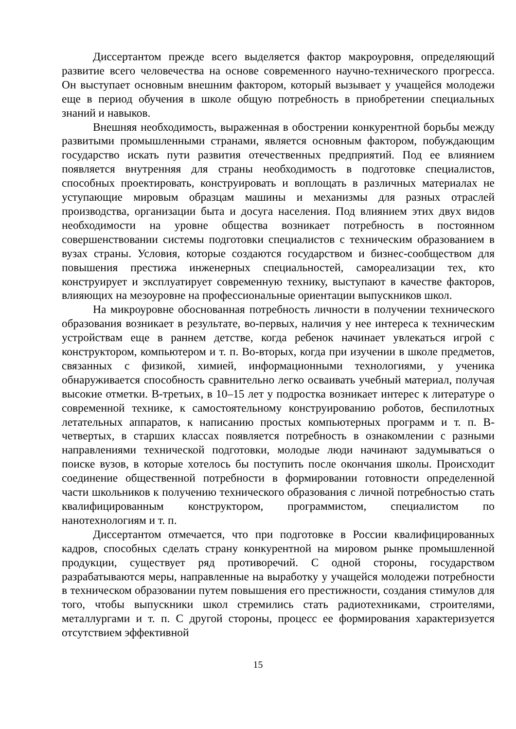Диссертантом прежде всего выделяется фактор макроуровня, определяющий развитие всего человечества на основе современного научно-технического прогресса. Он выступает основным внешним фактором, который вызывает у учащейся молодежи еще в период обучения в школе общую потребность в приобретении специальных знаний и навыков.
Внешняя необходимость, выраженная в обострении конкурентной борьбы между развитыми промышленными странами, является основным фактором, побуждающим государство искать пути развития отечественных предприятий. Под ее влиянием появляется внутренняя для страны необходимость в подготовке специалистов, способных проектировать, конструировать и воплощать в различных материалах не уступающие мировым образцам машины и механизмы для разных отраслей производства, организации быта и досуга населения. Под влиянием этих двух видов необходимости на уровне общества возникает потребность в постоянном совершенствовании системы подготовки специалистов с техническим образованием в вузах страны. Условия, которые создаются государством и бизнес-сообществом для повышения престижа инженерных специальностей, самореализации тех, кто конструирует и эксплуатирует современную технику, выступают в качестве факторов, влияющих на мезоуровне на профессиональные ориентации выпускников школ.
На микроуровне обоснованная потребность личности в получении технического образования возникает в результате, во-первых, наличия у нее интереса к техническим устройствам еще в раннем детстве, когда ребенок начинает увлекаться игрой с конструктором, компьютером и т. п. Во-вторых, когда при изучении в школе предметов, связанных с физикой, химией, информационными технологиями, у ученика обнаруживается способность сравнительно легко осваивать учебный материал, получая высокие отметки. В-третьих, в 10–15 лет у подростка возникает интерес к литературе о современной технике, к самостоятельному конструированию роботов, беспилотных летательных аппаратов, к написанию простых компьютерных программ и т. п. В-четвертых, в старших классах появляется потребность в ознакомлении с разными направлениями технической подготовки, молодые люди начинают задумываться о поиске вузов, в которые хотелось бы поступить после окончания школы. Происходит соединение общественной потребности в формировании готовности определенной части школьников к получению технического образования с личной потребностью стать квалифицированным конструктором, программистом, специалистом по нанотехнологиям и т. п.
Диссертантом отмечается, что при подготовке в России квалифицированных кадров, способных сделать страну конкурентной на мировом рынке промышленной продукции, существует ряд противоречий. С одной стороны, государством разрабатываются меры, направленные на выработку у учащейся молодежи потребности в техническом образовании путем повышения его престижности, создания стимулов для того, чтобы выпускники школ стремились стать радиотехниками, строителями, металлургами и т. п. С другой стороны, процесс ее формирования характеризуется отсутствием эффективной
15